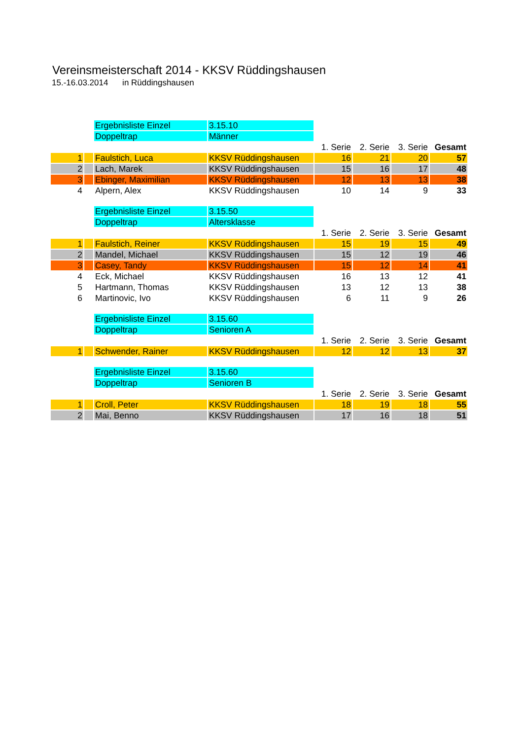Vereinsmeisterschaft 2014 - KKSV Rüddingshausen
15.-16.03.2014 in Rüddingshausen
| | | Ergebnisliste Einzel | 3.15.10 | | | | |
| | | Doppeltrap | Männer | | | | |
| | | | | 1. Serie | 2. Serie | 3. Serie | Gesamt |
| 1 | | Faulstich, Luca | KKSV Rüddingshausen | 16 | 21 | 20 | 57 |
| 2 | | Lach, Marek | KKSV Rüddingshausen | 15 | 16 | 17 | 48 |
| 3 | | Ebinger, Maximilian | KKSV Rüddingshausen | 12 | 13 | 13 | 38 |
| 4 | | Alpern, Alex | KKSV Rüddingshausen | 10 | 14 | 9 | 33 |
| | | Ergebnisliste Einzel | 3.15.50 | | | | |
| | | Doppeltrap | Altersklasse | | | | |
| | | | | 1. Serie | 2. Serie | 3. Serie | Gesamt |
| 1 | | Faulstich, Reiner | KKSV Rüddingshausen | 15 | 19 | 15 | 49 |
| 2 | | Mandel, Michael | KKSV Rüddingshausen | 15 | 12 | 19 | 46 |
| 3 | | Casey, Tandy | KKSV Rüddingshausen | 15 | 12 | 14 | 41 |
| 4 | | Eck, Michael | KKSV Rüddingshausen | 16 | 13 | 12 | 41 |
| 5 | | Hartmann, Thomas | KKSV Rüddingshausen | 13 | 12 | 13 | 38 |
| 6 | | Martinovic, Ivo | KKSV Rüddingshausen | 6 | 11 | 9 | 26 |
| | | Ergebnisliste Einzel | 3.15.60 | | | | |
| | | Doppeltrap | Senioren A | | | | |
| | | | | 1. Serie | 2. Serie | 3. Serie | Gesamt |
| 1 | | Schwender, Rainer | KKSV Rüddingshausen | 12 | 12 | 13 | 37 |
| | | Ergebnisliste Einzel | 3.15.60 | | | | |
| | | Doppeltrap | Senioren B | | | | |
| | | | | 1. Serie | 2. Serie | 3. Serie | Gesamt |
| 1 | | Croll, Peter | KKSV Rüddingshausen | 18 | 19 | 18 | 55 |
| 2 | | Mai, Benno | KKSV Rüddingshausen | 17 | 16 | 18 | 51 |